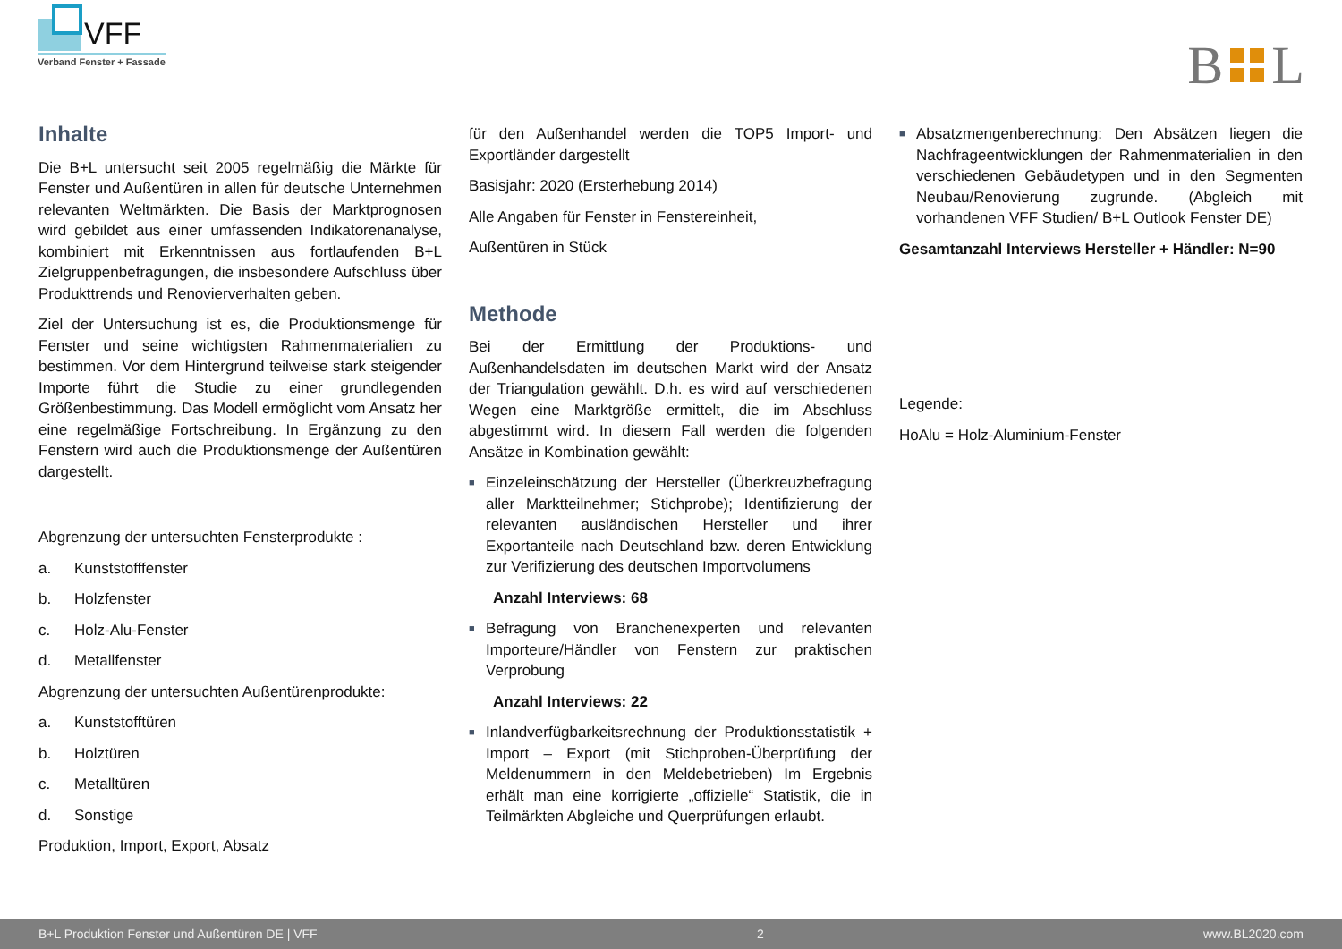VFF
Verband Fenster + Fassade
B
L
Inhalte
Die B+L untersucht seit 2005 regelmäßig die Märkte für Fenster und Außentüren in allen für deutsche Unternehmen relevanten Weltmärkten. Die Basis der Marktprognosen wird gebildet aus einer umfassenden Indikatorenanalyse, kombiniert mit Erkenntnissen aus fortlaufenden B+L Zielgruppenbefragungen, die insbesondere Aufschluss über Produkttrends und Renovierverhalten geben.
Ziel der Untersuchung ist es, die Produktionsmenge für Fenster und seine wichtigsten Rahmenmaterialien zu bestimmen. Vor dem Hintergrund teilweise stark steigender Importe führt die Studie zu einer grundlegenden Größenbestimmung. Das Modell ermöglicht vom Ansatz her eine regelmäßige Fortschreibung. In Ergänzung zu den Fenstern wird auch die Produktionsmenge der Außentüren dargestellt.
Abgrenzung der untersuchten Fensterprodukte :
a. Kunststofffenster
b. Holzfenster
c. Holz-Alu-Fenster
d. Metallfenster
Abgrenzung der untersuchten Außentürenprodukte:
a. Kunststofftüren
b. Holztüren
c. Metalltüren
d. Sonstige
Produktion, Import, Export, Absatz
für den Außenhandel werden die TOP5 Import- und Exportländer dargestellt
Basisjahr: 2020 (Ersterhebung 2014)
Alle Angaben für Fenster in Fenstereinheit,
Außentüren in Stück
Methode
Bei der Ermittlung der Produktions- und Außenhandelsdaten im deutschen Markt wird der Ansatz der Triangulation gewählt. D.h. es wird auf verschiedenen Wegen eine Marktgröße ermittelt, die im Abschluss abgestimmt wird. In diesem Fall werden die folgenden Ansätze in Kombination gewählt:
■
Einzeleinschätzung der Hersteller (Überkreuzbefragung aller Marktteilnehmer; Stichprobe); Identifizierung der relevanten ausländischen Hersteller und ihrer Exportanteile nach Deutschland bzw. deren Entwicklung zur Verifizierung des deutschen Importvolumens
Anzahl Interviews: 68
■
Befragung von Branchenexperten und relevanten Importeure/Händler von Fenstern zur praktischen Verprobung
Anzahl Interviews: 22
■
Inlandverfügbarkeitsrechnung der Produktionsstatistik + Import – Export (mit Stichproben-Überprüfung der Meldenummern in den Meldebetrieben) Im Ergebnis erhält man eine korrigierte „offizielle“ Statistik, die in Teilmärkten Abgleiche und Querprüfungen erlaubt.
■
Absatzmengenberechnung: Den Absätzen liegen die Nachfrageentwicklungen der Rahmenmaterialien in den verschiedenen Gebäudetypen und in den Segmenten Neubau/Renovierung zugrunde. (Abgleich mit vorhandenen VFF Studien/ B+L Outlook Fenster DE)
Gesamtanzahl Interviews Hersteller + Händler: N=90
Legende:
HoAlu = Holz-Aluminium-Fenster
B+L Produktion Fenster und Außentüren DE | VFF 2 www.BL2020.com